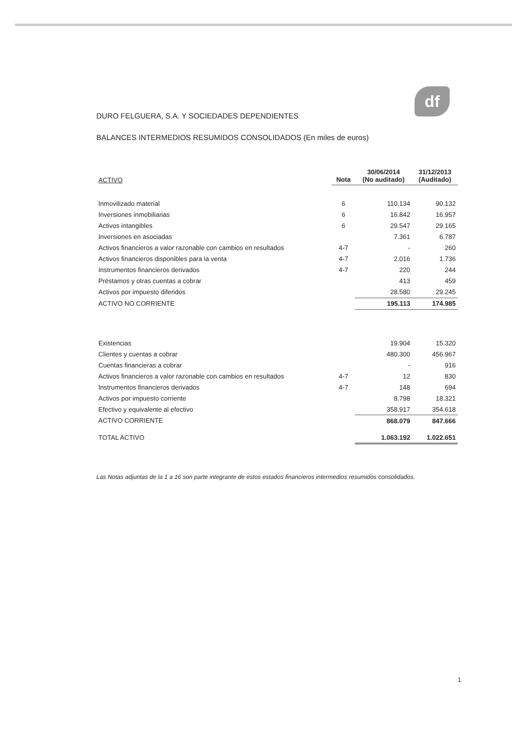df
DURO FELGUERA, S.A. Y SOCIEDADES DEPENDIENTES
BALANCES INTERMEDIOS RESUMIDOS CONSOLIDADOS (En miles de euros)
| ACTIVO | Nota | 30/06/2014 (No auditado) | 31/12/2013 (Auditado) |
| --- | --- | --- | --- |
| Inmovilizado material | 6 | 110.134 | 90.132 |
| Inversiones inmobiliarias | 6 | 16.842 | 16.957 |
| Activos intangibles | 6 | 29.547 | 29.165 |
| Inversiones en asociadas | | 7.361 | 6.787 |
| Activos financieros a valor razonable con cambios en resultados | 4-7 | - | 260 |
| Activos financieros disponibles para la venta | 4-7 | 2.016 | 1.736 |
| Instrumentos financieros derivados | 4-7 | 220 | 244 |
| Préstamos y otras cuentas a cobrar | | 413 | 459 |
| Activos por impuesto diferidos | | 28.580 | 29.245 |
| ACTIVO NO CORRIENTE | | 195.113 | 174.985 |
| Existencias | | 19.904 | 15.320 |
| Clientes y cuentas a cobrar | | 480.300 | 456.967 |
| Cuentas financieras a cobrar | | - | 916 |
| Activos financieros a valor razonable con cambios en resultados | 4-7 | 12 | 830 |
| Instrumentos financieros derivados | 4-7 | 148 | 694 |
| Activos por impuesto corriente | | 8.798 | 18.321 |
| Efectivo y equivalente al efectivo | | 358.917 | 354.618 |
| ACTIVO CORRIENTE | | 868.079 | 847.666 |
| TOTAL ACTIVO | | 1.063.192 | 1.022.651 |
Las Notas adjuntas de la 1 a 16 son parte integrante de estos estados financieros intermedios resumidos consolidados.
1